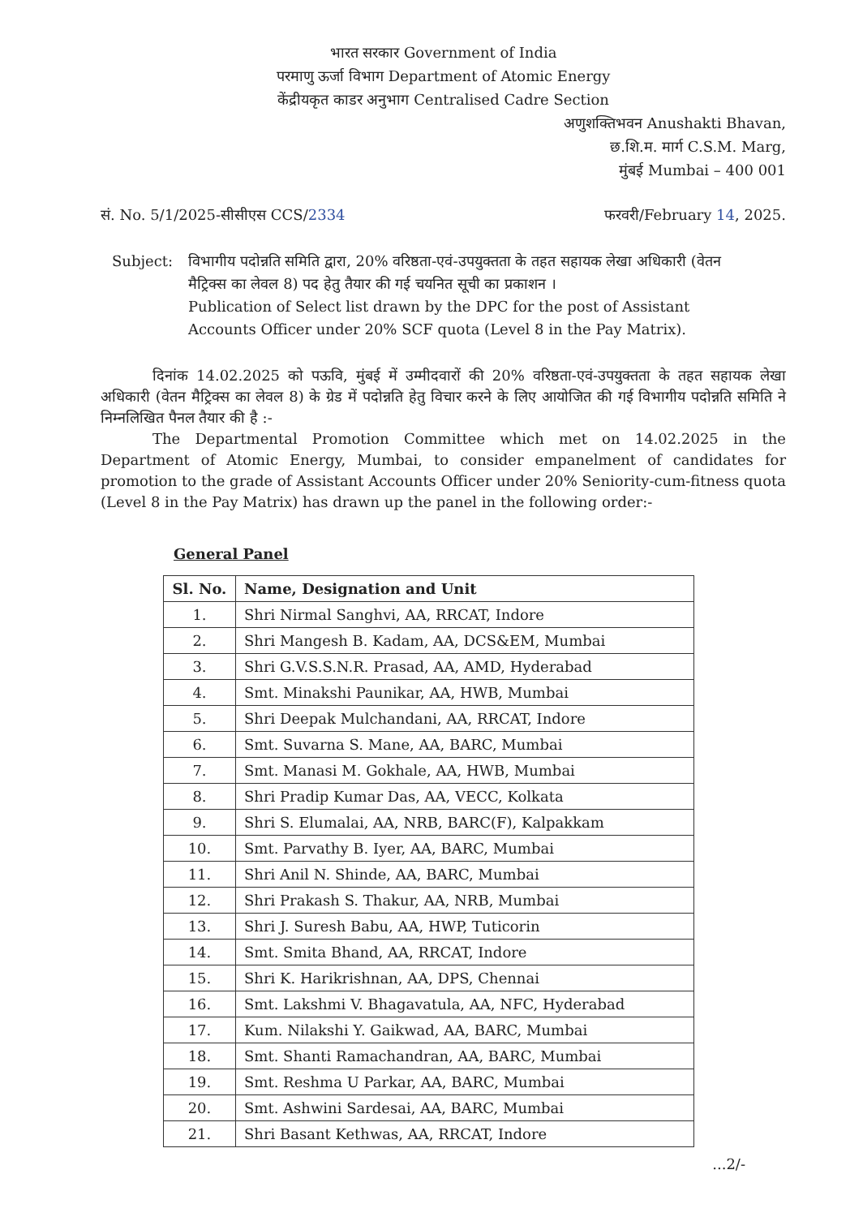भारत सरकार Government of India
परमाणु ऊर्जा विभाग Department of Atomic Energy
केंद्रीयकृत काडर अनुभाग Centralised Cadre Section
अणुशक्तिभवन Anushakti Bhavan,
छ.शि.म. मार्ग C.S.M. Marg,
मुंबई Mumbai – 400 001
सं. No. 5/1/2025-सीसीएस CCS/2334 फरवरी/February 14, 2025.
Subject: विभागीय पदोन्नति समिति द्वारा, 20% वरिष्ठता-एवं-उपयुक्तता के तहत सहायक लेखा अधिकारी (वेतन मैट्रिक्स का लेवल 8) पद हेतु तैयार की गई चयनित सूची का प्रकाशन ।
Publication of Select list drawn by the DPC for the post of Assistant Accounts Officer under 20% SCF quota (Level 8 in the Pay Matrix).
दिनांक 14.02.2025 को पऊवि, मुंबई में उम्मीदवारों की 20% वरिष्ठता-एवं-उपयुक्तता के तहत सहायक लेखा अधिकारी (वेतन मैट्रिक्स का लेवल 8) के ग्रेड में पदोन्नति हेतु विचार करने के लिए आयोजित की गई विभागीय पदोन्नति समिति ने निम्नलिखित पैनल तैयार की है :-
The Departmental Promotion Committee which met on 14.02.2025 in the Department of Atomic Energy, Mumbai, to consider empanelment of candidates for promotion to the grade of Assistant Accounts Officer under 20% Seniority-cum-fitness quota (Level 8 in the Pay Matrix) has drawn up the panel in the following order:-
General Panel
| Sl. No. | Name, Designation and Unit |
| --- | --- |
| 1. | Shri Nirmal Sanghvi, AA, RRCAT, Indore |
| 2. | Shri Mangesh B. Kadam, AA, DCS&EM, Mumbai |
| 3. | Shri G.V.S.S.N.R. Prasad, AA, AMD, Hyderabad |
| 4. | Smt. Minakshi Paunikar, AA, HWB, Mumbai |
| 5. | Shri Deepak Mulchandani, AA, RRCAT, Indore |
| 6. | Smt. Suvarna S. Mane, AA, BARC, Mumbai |
| 7. | Smt. Manasi M. Gokhale, AA, HWB, Mumbai |
| 8. | Shri Pradip Kumar Das, AA, VECC, Kolkata |
| 9. | Shri S. Elumalai, AA, NRB, BARC(F), Kalpakkam |
| 10. | Smt. Parvathy B. Iyer, AA, BARC, Mumbai |
| 11. | Shri Anil N. Shinde, AA, BARC, Mumbai |
| 12. | Shri Prakash S. Thakur, AA, NRB, Mumbai |
| 13. | Shri J. Suresh Babu, AA, HWP, Tuticorin |
| 14. | Smt. Smita Bhand, AA, RRCAT, Indore |
| 15. | Shri K. Harikrishnan, AA, DPS, Chennai |
| 16. | Smt. Lakshmi V. Bhagavatula, AA, NFC, Hyderabad |
| 17. | Kum. Nilakshi Y. Gaikwad, AA, BARC, Mumbai |
| 18. | Smt. Shanti Ramachandran, AA, BARC, Mumbai |
| 19. | Smt. Reshma U Parkar, AA, BARC, Mumbai |
| 20. | Smt. Ashwini Sardesai, AA, BARC, Mumbai |
| 21. | Shri Basant Kethwas, AA, RRCAT, Indore |
...2/-